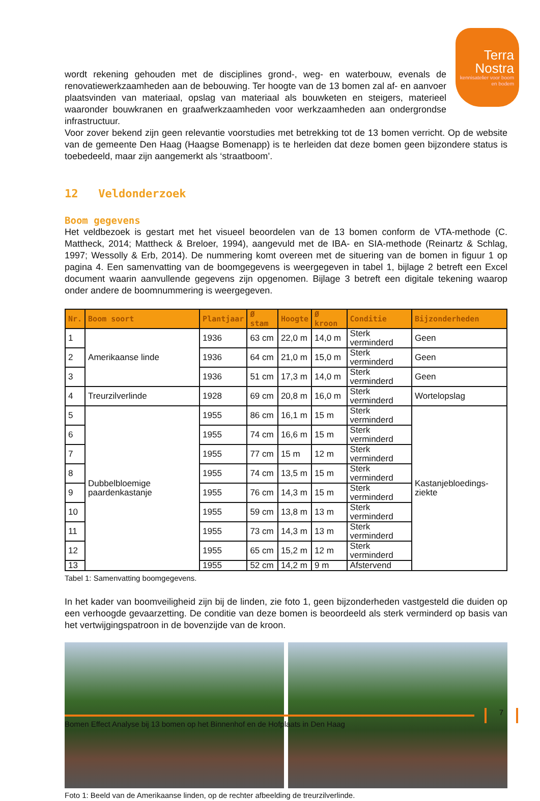Terra Nostra
kennisatelier voor boom en bodem
wordt rekening gehouden met de disciplines grond-, weg- en waterbouw, evenals de renovatiewerkzaamheden aan de bebouwing. Ter hoogte van de 13 bomen zal af- en aanvoer plaatsvinden van materiaal, opslag van materiaal als bouwketen en steigers, materieel waaronder bouwkranen en graafwerkzaamheden voor werkzaamheden aan ondergrondse infrastructuur.
Voor zover bekend zijn geen relevantie voorstudies met betrekking tot de 13 bomen verricht. Op de website van de gemeente Den Haag (Haagse Bomenapp) is te herleiden dat deze bomen geen bijzondere status is toebedeeld, maar zijn aangemerkt als ‘straatboom’.
12 Veldonderzoek
Boom gegevens
Het veldbezoek is gestart met het visueel beoordelen van de 13 bomen conform de VTA-methode (C. Mattheck, 2014; Mattheck & Breloer, 1994), aangevuld met de IBA- en SIA-methode (Reinartz & Schlag, 1997; Wessolly & Erb, 2014). De nummering komt overeen met de situering van de bomen in figuur 1 op pagina 4. Een samenvatting van de boomgegevens is weergegeven in tabel 1, bijlage 2 betreft een Excel document waarin aanvullende gegevens zijn opgenomen. Bijlage 3 betreft een digitale tekening waarop onder andere de boomnummering is weergegeven.
| Nr. | Boom soort | Plantjaar | Ø stam | Hoogte | Ø kroon | Conditie | Bijzonderheden |
| --- | --- | --- | --- | --- | --- | --- | --- |
| 1 | Amerikaanse linde | 1936 | 63 cm | 22,0 m | 14,0 m | Sterk verminderd | Geen |
| 2 | | 1936 | 64 cm | 21,0 m | 15,0 m | Sterk verminderd | Geen |
| 3 | | 1936 | 51 cm | 17,3 m | 14,0 m | Sterk verminderd | Geen |
| 4 | Treurzilverlinde | 1928 | 69 cm | 20,8 m | 16,0 m | Sterk verminderd | Wortelopslag |
| 5 | Dubbelbloemige paardenkastanje | 1955 | 86 cm | 16,1 m | 15 m | Sterk verminderd | Kastanjebloedings-ziekte |
| 6 | | 1955 | 74 cm | 16,6 m | 15 m | Sterk verminderd | |
| 7 | | 1955 | 77 cm | 15 m | 12 m | Sterk verminderd | |
| 8 | | 1955 | 74 cm | 13,5 m | 15 m | Sterk verminderd | |
| 9 | | 1955 | 76 cm | 14,3 m | 15 m | Sterk verminderd | |
| 10 | | 1955 | 59 cm | 13,8 m | 13 m | Sterk verminderd | |
| 11 | | 1955 | 73 cm | 14,3 m | 13 m | Sterk verminderd | |
| 12 | | 1955 | 65 cm | 15,2 m | 12 m | Sterk verminderd | |
| 13 | | 1955 | 52 cm | 14,2 m | 9 m | Afstervend | |
Tabel 1: Samenvatting boomgegevens.
In het kader van boomveiligheid zijn bij de linden, zie foto 1, geen bijzonderheden vastgesteld die duiden op een verhoogde gevaarzetting. De conditie van deze bomen is beoordeeld als sterk verminderd op basis van het vertwijgingspatroon in de bovenzijde van de kroon.
Foto 1: Beeld van de Amerikaanse linden, op de rechter afbeelding de treurzilverlinde.
7
Bomen Effect Analyse bij 13 bomen op het Binnenhof en de Hofplaats in Den Haag